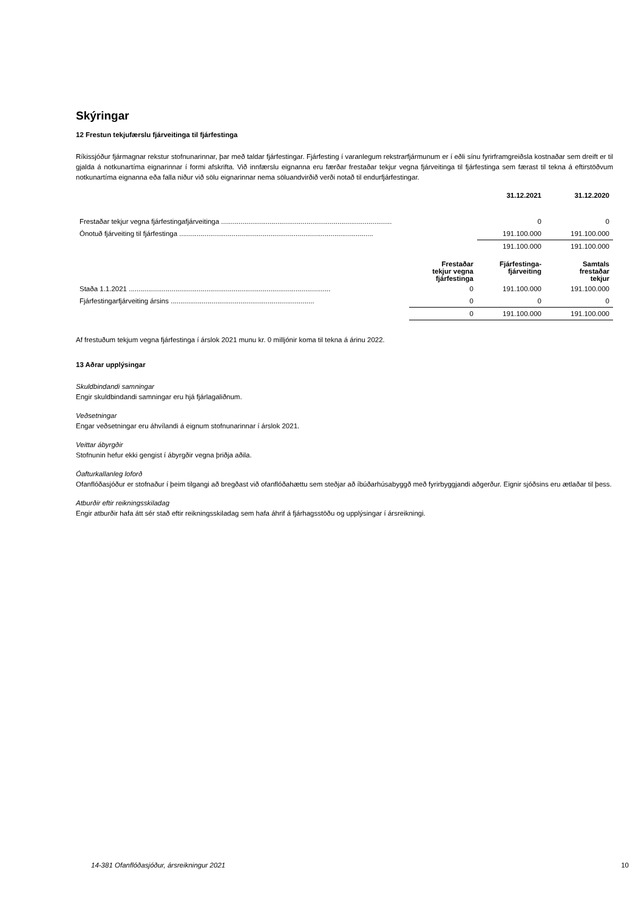Skýringar
12 Frestun tekjufærslu fjárveitinga til fjárfestinga
Ríkissjóður fjármagnar rekstur stofnunarinnar, þar með taldar fjárfestingar. Fjárfesting í varanlegum rekstrarfjármunum er í eðli sínu fyrirframgreiðsla kostnaðar sem dreift er til gjalda á notkunartíma eignarinnar í formi afskrifta. Við innfærslu eignanna eru færðar frestaðar tekjur vegna fjárveitinga til fjárfestinga sem færast til tekna á eftirstöðvum notkunartíma eignanna eða falla niður við sölu eignarinnar nema söluandvirðið verði notað til endurfjárfestingar.
| | 31.12.2021 | 31.12.2020 |
| --- | --- | --- |
| Frestaðar tekjur vegna fjárfestingafjárveitinga ........................................................................................ | 0 | 0 |
| Ónotuð fjárveiting til fjárfestinga .................................................................................................... | 191.100.000 | 191.100.000 |
| | 191.100.000 | 191.100.000 |
| | Frestaðar tekjur vegna fjárfestinga | Fjárfestinga- fjárveiting | Samtals frestaðar tekjur |
| --- | --- | --- | --- |
| Staða 1.1.2021 ........................................................................................................ | 0 | 191.100.000 | 191.100.000 |
| Fjárfestingarfjárveiting ársins .......................................................................... | 0 | 0 | 0 |
| | 0 | 191.100.000 | 191.100.000 |
Af frestuðum tekjum vegna fjárfestinga í árslok 2021 munu kr. 0 milljónir koma til tekna á árinu 2022.
13 Aðrar upplýsingar
Skuldbindandi samningar
Engir skuldbindandi samningar eru hjá fjárlagaliðnum.
Veðsetningar
Engar veðsetningar eru áhvílandi á eignum stofnunarinnar í árslok 2021.
Veittar ábyrgðir
Stofnunin hefur ekki gengist í ábyrgðir vegna þriðja aðila.
Óafturkallanleg loforð
Ofanflóðasjóður er stofnaður í þeim tilgangi að bregðast við ofanflóðahættu sem steðjar að íbúðarhúsabyggð með fyrirbyggjandi aðgerður. Eignir sjóðsins eru ætlaðar til þess.
Atburðir eftir reikningsskiladag
Engir atburðir hafa átt sér stað eftir reikningsskiladag sem hafa áhrif á fjárhagsstöðu og upplýsingar í ársreikningi.
14-381 Ofanflóðasjóður, ársreikningur 2021
10